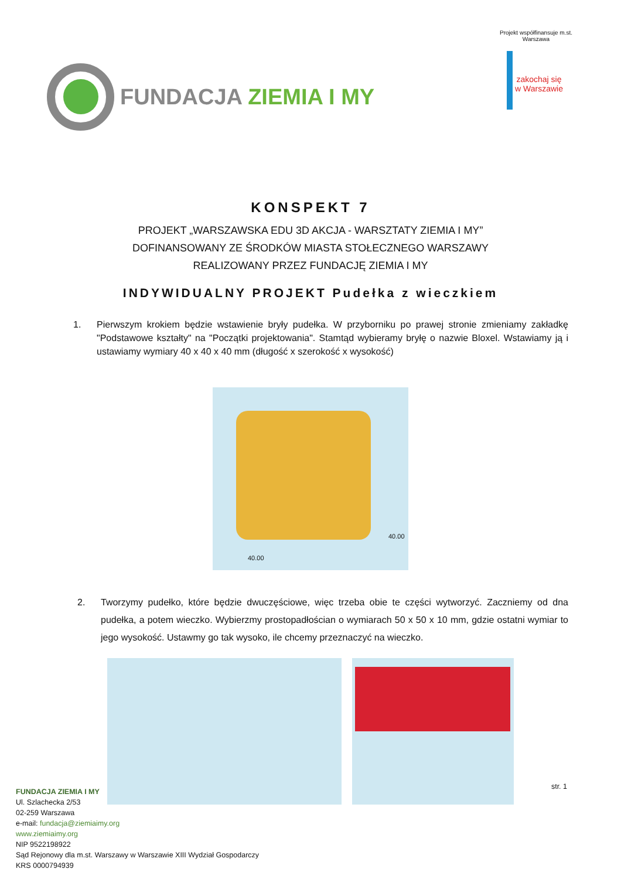FUNDACJA ZIEMIA I MY
Projekt współfinansuje m.st. Warszawa
zakochaj się w Warszawie
KONSPEKT 7
PROJEKT „WARSZAWSKA EDU 3D AKCJA - WARSZTATY ZIEMIA I MY”
DOFINANSOWANY ZE ŚRODKÓW MIASTA STOŁECZNEGO WARSZAWY
REALIZOWANY PRZEZ FUNDACJĘ ZIEMIA I MY
INDYWIDUALNY PROJEKT Pudełka z wieczkiem
1. Pierwszym krokiem będzie wstawienie bryły pudełka. W przyborniku po prawej stronie zmieniamy zakładkę "Podstawowe kształty" na "Początki projektowania". Stamtąd wybieramy bryłę o nazwie Bloxel. Wstawiamy ją i ustawiamy wymiary 40 x 40 x 40 mm (długość x szerokość x wysokość)
40.00
40.00
2. Tworzymy pudełko, które będzie dwuczęściowe, więc trzeba obie te części wytworzyć. Zaczniemy od dna pudełka, a potem wieczko. Wybierzmy prostopadłościan o wymiarach 50 x 50 x 10 mm, gdzie ostatni wymiar to jego wysokość. Ustawmy go tak wysoko, ile chcemy przeznaczyć na wieczko.
str. 1
FUNDACJA ZIEMIA I MY
Ul. Szlachecka 2/53
02-259 Warszawa
e-mail: fundacja@ziemiaimy.org
www.ziemiaimy.org
NIP 9522198922
Sąd Rejonowy dla m.st. Warszawy w Warszawie XIII Wydział Gospodarczy
KRS 0000794939